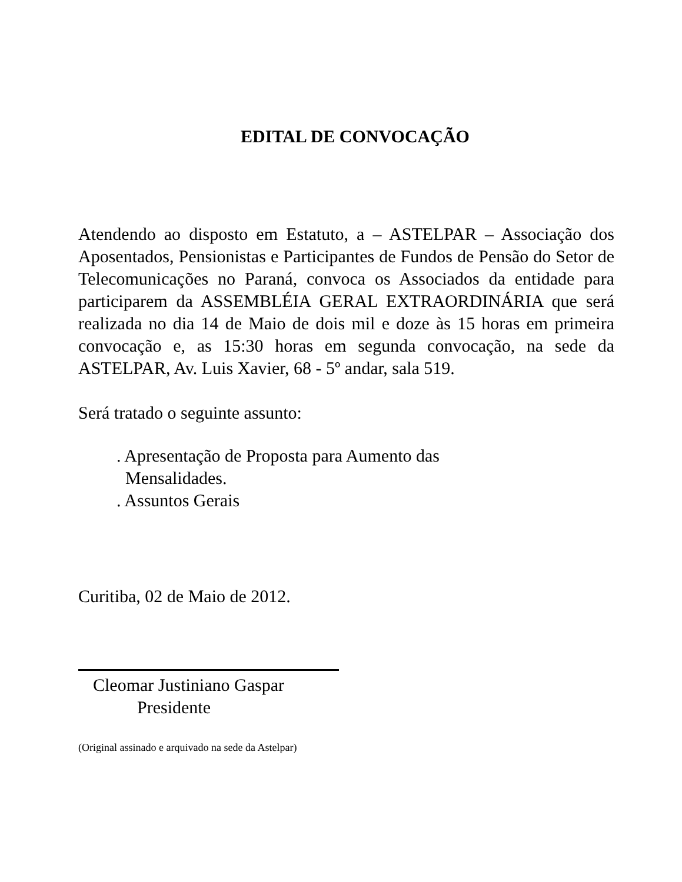EDITAL DE CONVOCAÇÃO
Atendendo ao disposto em Estatuto, a – ASTELPAR – Associação dos Aposentados, Pensionistas e Participantes de Fundos de Pensão do Setor de Telecomunicações no Paraná, convoca os Associados da entidade para participarem da ASSEMBLÉIA GERAL EXTRAORDINÁRIA que será realizada no dia 14 de Maio de dois mil e doze às 15 horas em primeira convocação e, as 15:30 horas em segunda convocação, na sede da ASTELPAR, Av. Luis Xavier, 68 - 5º andar, sala 519.
Será tratado o seguinte assunto:
. Apresentação de Proposta para Aumento das
Mensalidades.
. Assuntos Gerais
Curitiba, 02 de Maio de 2012.
Cleomar Justiniano Gaspar
Presidente
(Original assinado e arquivado na sede da Astelpar)